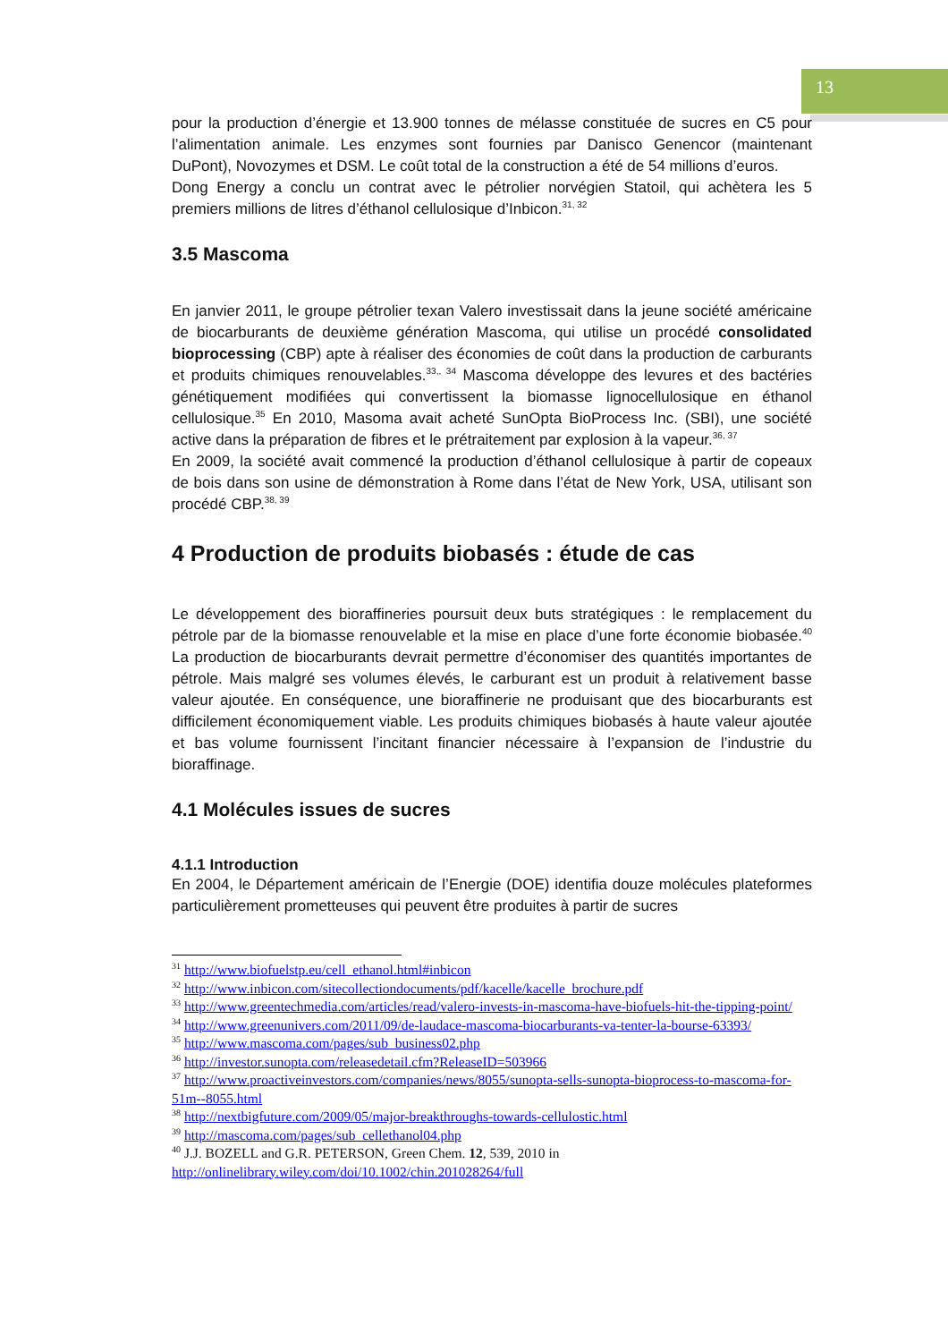13
pour la production d’énergie et 13.900 tonnes de mélasse constituée de sucres en C5 pour l’alimentation animale. Les enzymes sont fournies par Danisco Genencor (maintenant DuPont), Novozymes et DSM. Le coût total de la construction a été de 54 millions d’euros.
Dong Energy a conclu un contrat avec le pétrolier norvégien Statoil, qui achètera les 5 premiers millions de litres d’éthanol cellulosique d’Inbicon.<sup>31, 32</sup>
3.5 Mascoma
En janvier 2011, le groupe pétrolier texan Valero investissait dans la jeune société américaine de biocarburants de deuxième génération Mascoma, qui utilise un procédé consolidated bioprocessing (CBP) apte à réaliser des économies de coût dans la production de carburants et produits chimiques renouvelables.<sup>33,, 34</sup> Mascoma développe des levures et des bactéries génétiquement modifiées qui convertissent la biomasse lignocellulosique en éthanol cellulosique.<sup>35</sup> En 2010, Masoma avait acheté SunOpta BioProcess Inc. (SBI), une société active dans la préparation de fibres et le prétraitement par explosion à la vapeur.<sup>36, 37</sup>
En 2009, la société avait commencé la production d’éthanol cellulosique à partir de copeaux de bois dans son usine de démonstration à Rome dans l’état de New York, USA, utilisant son procédé CBP.<sup>38, 39</sup>
4 Production de produits biobasés : étude de cas
Le développement des bioraffineries poursuit deux buts stratégiques : le remplacement du pétrole par de la biomasse renouvelable et la mise en place d’une forte économie biobasée.<sup>40</sup> La production de biocarburants devrait permettre d’économiser des quantités importantes de pétrole. Mais malgré ses volumes élevés, le carburant est un produit à relativement basse valeur ajoutée. En conséquence, une bioraffinerie ne produisant que des biocarburants est difficilement économiquement viable. Les produits chimiques biobasés à haute valeur ajoutée et bas volume fournissent l’incitant financier nécessaire à l’expansion de l’industrie du bioraffinage.
4.1 Molécules issues de sucres
4.1.1 Introduction
En 2004, le Département américain de l’Energie (DOE) identifia douze molécules plateformes particulièrement prometteuses qui peuvent être produites à partir de sucres
<sup>31</sup> http://www.biofuelstp.eu/cell_ethanol.html#inbicon
<sup>32</sup> http://www.inbicon.com/sitecollectiondocuments/pdf/kacelle/kacelle_brochure.pdf
<sup>33</sup> http://www.greentechmedia.com/articles/read/valero-invests-in-mascoma-have-biofuels-hit-the-tipping-point/
<sup>34</sup> http://www.greenunivers.com/2011/09/de-laudace-mascoma-biocarburants-va-tenter-la-bourse-63393/
<sup>35</sup> http://www.mascoma.com/pages/sub_business02.php
<sup>36</sup> http://investor.sunopta.com/releasedetail.cfm?ReleaseID=503966
<sup>37</sup> http://www.proactiveinvestors.com/companies/news/8055/sunopta-sells-sunopta-bioprocess-to-mascoma-for-51m--8055.html
<sup>38</sup> http://nextbigfuture.com/2009/05/major-breakthroughs-towards-cellulostic.html
<sup>39</sup> http://mascoma.com/pages/sub_cellethanol04.php
<sup>40</sup> J.J. BOZELL and G.R. PETERSON, Green Chem. 12, 539, 2010 in http://onlinelibrary.wiley.com/doi/10.1002/chin.201028264/full